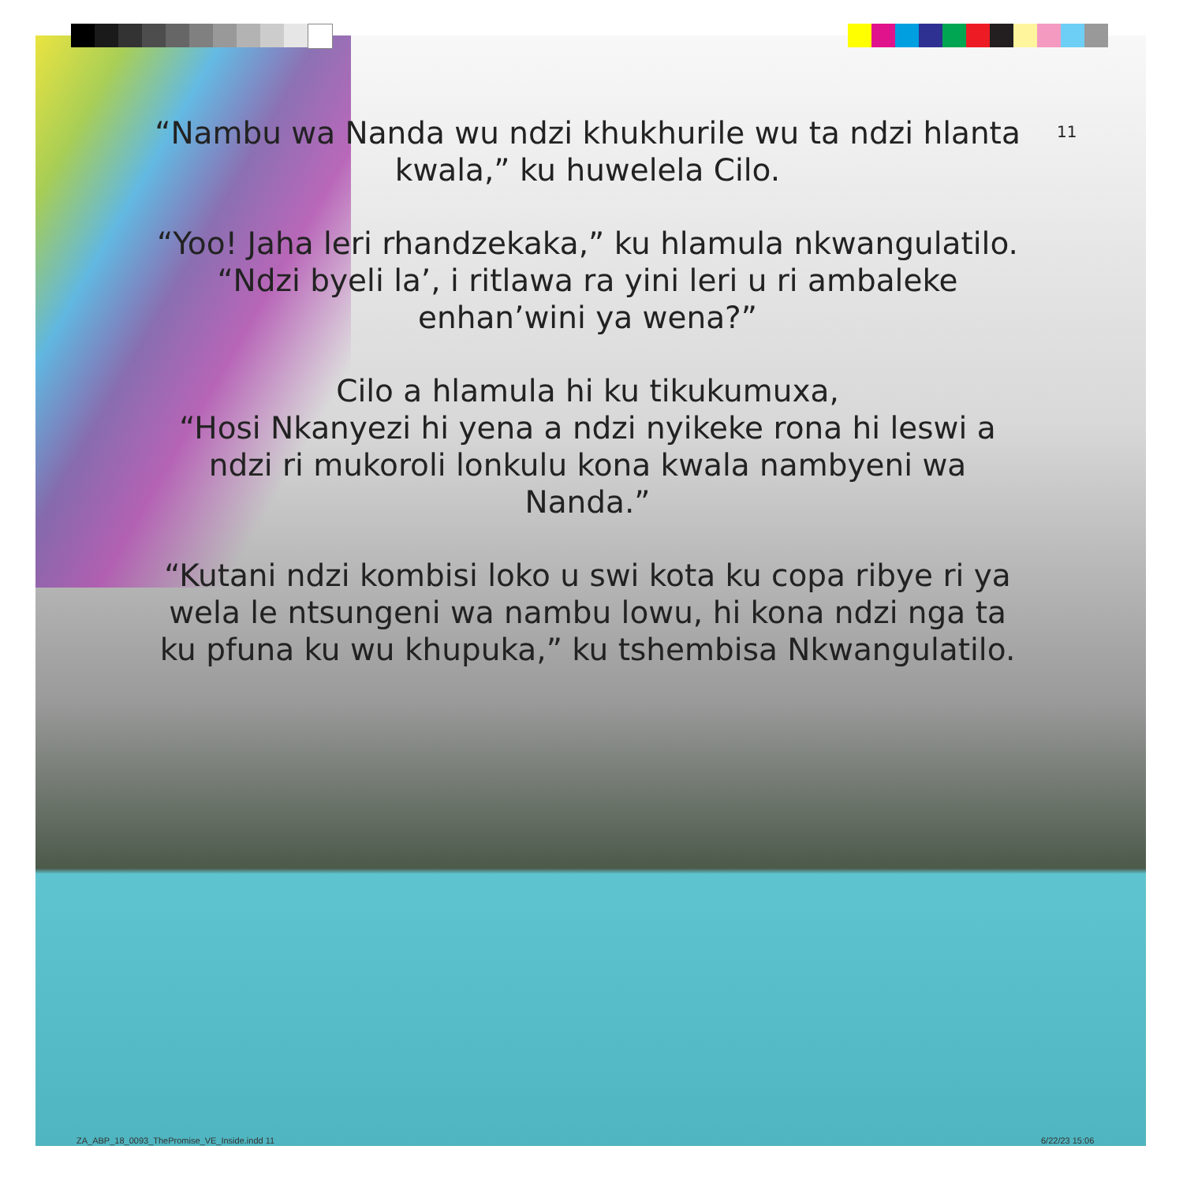11
“Nambu wa Nanda wu ndzi khukhurile wu ta ndzi hlanta kwala,” ku huwelela Cilo.
“Yoo! Jaha leri rhandzekaka,” ku hlamula nkwangulatilo. “Ndzi byeli la’, i ritlawa ra yini leri u ri ambaleke enhan’wini ya wena?”
Cilo a hlamula hi ku tikukumuxa,
“Hosi Nkanyezi hi yena a ndzi nyikeke rona hi leswi a ndzi ri mukoroli lonkulu kona kwala nambyeni wa Nanda.”
“Kutani ndzi kombisi loko u swi kota ku copa ribye ri ya wela le ntsungeni wa nambu lowu, hi kona ndzi nga ta ku pfuna ku wu khupuka,” ku tshembisa Nkwangulatilo.
ZA_ABP_18_0093_ThePromise_VE_Inside.indd 11
6/22/23 15:06